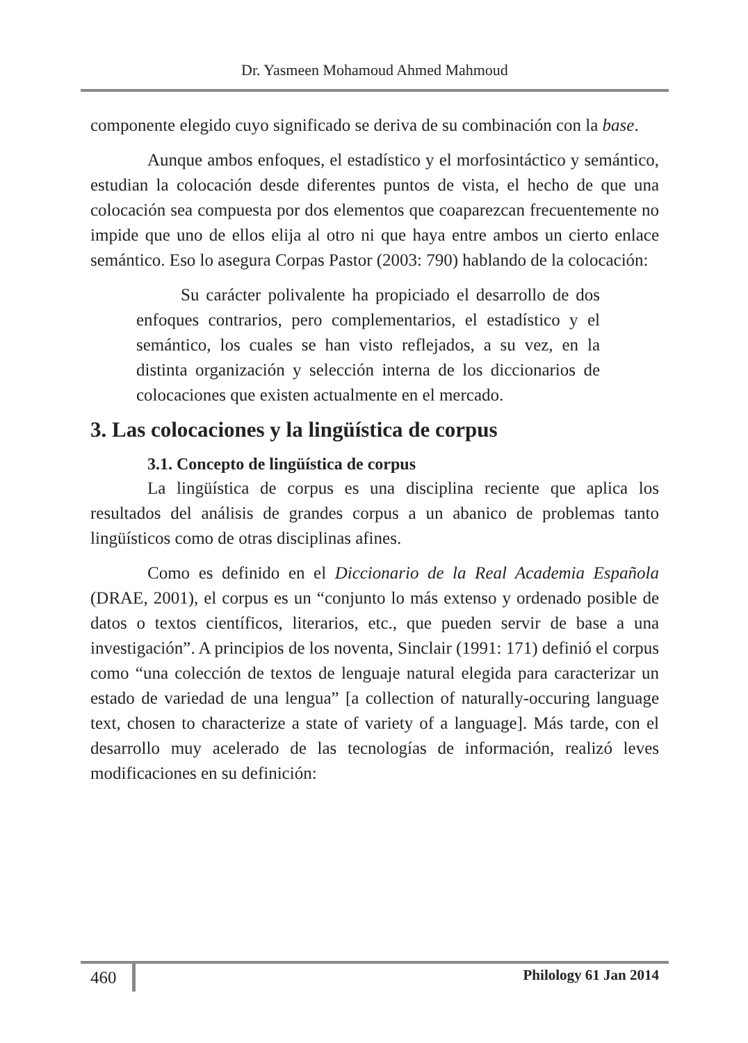Dr. Yasmeen Mohamoud Ahmed Mahmoud
componente elegido cuyo significado se deriva de su combinación con la base.
Aunque ambos enfoques, el estadístico y el morfosintáctico y semántico, estudian la colocación desde diferentes puntos de vista, el hecho de que una colocación sea compuesta por dos elementos que coaparezcan frecuentemente no impide que uno de ellos elija al otro ni que haya entre ambos un cierto enlace semántico. Eso lo asegura Corpas Pastor (2003: 790) hablando de la colocación:
Su carácter polivalente ha propiciado el desarrollo de dos enfoques contrarios, pero complementarios, el estadístico y el semántico, los cuales se han visto reflejados, a su vez, en la distinta organización y selección interna de los diccionarios de colocaciones que existen actualmente en el mercado.
3. Las colocaciones y la lingüística de corpus
3.1. Concepto de lingüística de corpus
La lingüística de corpus es una disciplina reciente que aplica los resultados del análisis de grandes corpus a un abanico de problemas tanto lingüísticos como de otras disciplinas afines.
Como es definido en el Diccionario de la Real Academia Española (DRAE, 2001), el corpus es un “conjunto lo más extenso y ordenado posible de datos o textos científicos, literarios, etc., que pueden servir de base a una investigación”. A principios de los noventa, Sinclair (1991: 171) definió el corpus como “una colección de textos de lenguaje natural elegida para caracterizar un estado de variedad de una lengua” [a collection of naturally-occuring language text, chosen to characterize a state of variety of a language]. Más tarde, con el desarrollo muy acelerado de las tecnologías de información, realizó leves modificaciones en su definición:
460 Philology 61 Jan 2014